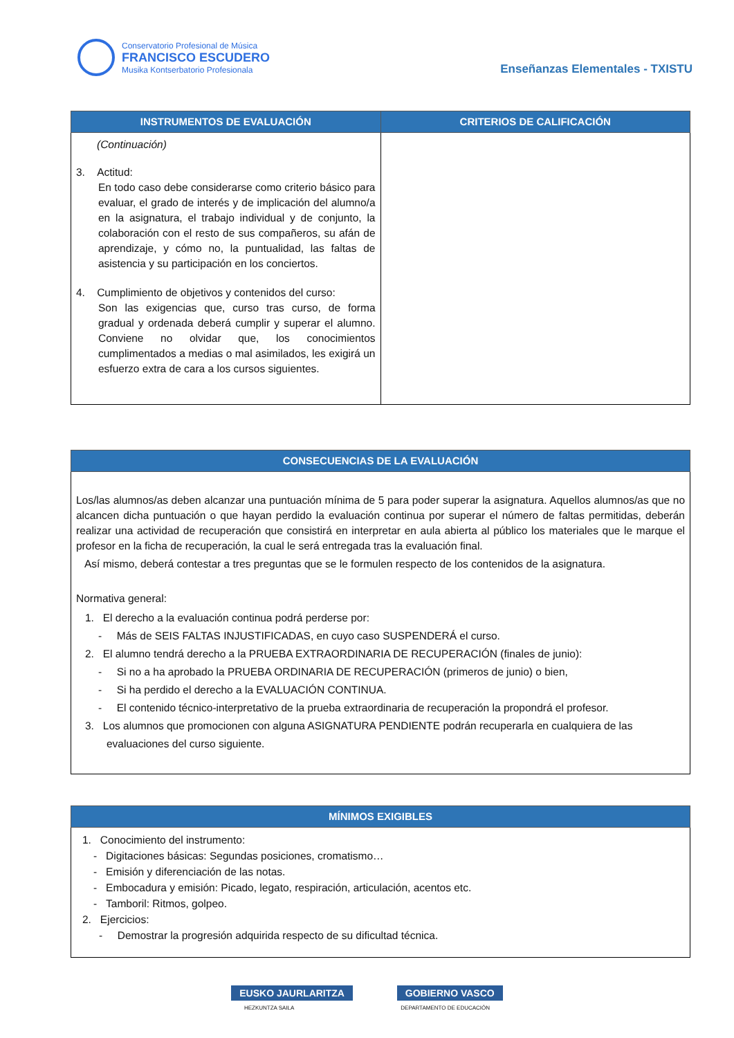Conservatorio Profesional de Música
FRANCISCO ESCUDERO
Musika Kontserbatorio Profesionala
Enseñanzas Elementales - TXISTU
| INSTRUMENTOS DE EVALUACIÓN | CRITERIOS DE CALIFICACIÓN |
| --- | --- |
| (Continuación) 3. Actitud: En todo caso debe considerarse como criterio básico para evaluar, el grado de interés y de implicación del alumno/a en la asignatura, el trabajo individual y de conjunto, la colaboración con el resto de sus compañeros, su afán de aprendizaje, y cómo no, la puntualidad, las faltas de asistencia y su participación en los conciertos. 4. Cumplimiento de objetivos y contenidos del curso: Son las exigencias que, curso tras curso, de forma gradual y ordenada deberá cumplir y superar el alumno. Conviene no olvidar que, los conocimientos cumplimentados a medias o mal asimilados, les exigirá un esfuerzo extra de cara a los cursos siguientes. | |
| CONSECUENCIAS DE LA EVALUACIÓN |
| --- |
| Los/las alumnos/as deben alcanzar una puntuación mínima de 5 para poder superar la asignatura. Aquellos alumnos/as que no alcancen dicha puntuación o que hayan perdido la evaluación continua por superar el número de faltas permitidas, deberán realizar una actividad de recuperación que consistirá en interpretar en aula abierta al público los materiales que le marque el profesor en la ficha de recuperación, la cual le será entregada tras la evaluación final. Así mismo, deberá contestar a tres preguntas que se le formulen respecto de los contenidos de la asignatura. Normativa general: 1. El derecho a la evaluación continua podrá perderse por: - Más de SEIS FALTAS INJUSTIFICADAS, en cuyo caso SUSPENDERÁ el curso. 2. El alumno tendrá derecho a la PRUEBA EXTRAORDINARIA DE RECUPERACIÓN (finales de junio): - Si no a ha aprobado la PRUEBA ORDINARIA DE RECUPERACIÓN (primeros de junio) o bien, - Si ha perdido el derecho a la EVALUACIÓN CONTINUA. - El contenido técnico-interpretativo de la prueba extraordinaria de recuperación la propondrá el profesor. 3. Los alumnos que promocionen con alguna ASIGNATURA PENDIENTE podrán recuperarla en cualquiera de las evaluaciones del curso siguiente. |
| MÍNIMOS EXIGIBLES |
| --- |
| 1. Conocimiento del instrumento: - Digitaciones básicas: Segundas posiciones, cromatismo… - Emisión y diferenciación de las notas. - Embocadura y emisión: Picado, legato, respiración, articulación, acentos etc. - Tamboril: Ritmos, golpeo. 2. Ejercicios: - Demostrar la progresión adquirida respecto de su dificultad técnica. |
EUSKO JAURLARITZA GOBIERNO VASCO
HEZKUNTZA SAILA DEPARTAMENTO DE EDUCACIÓN